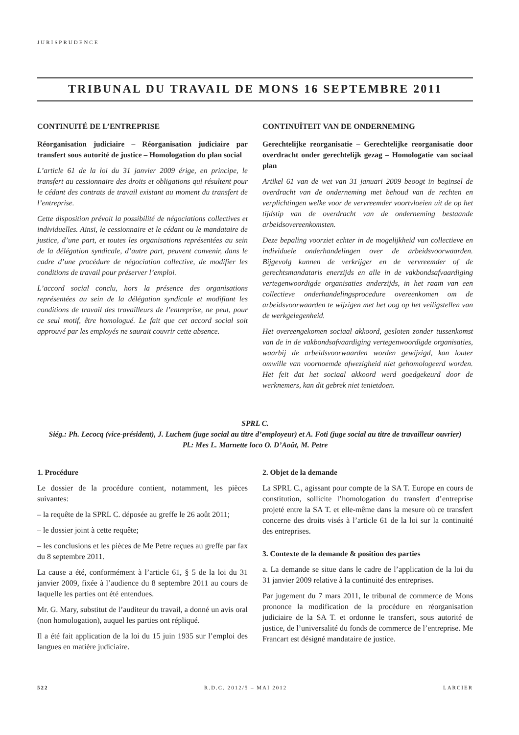JURISPRUDENCE
TRIBUNAL DU TRAVAIL DE MONS 16 SEPTEMBRE 2011
CONTINUITÉ DE L’ENTREPRISE
Réorganisation judiciaire – Réorganisation judiciaire par transfert sous autorité de justice – Homologation du plan social
L’article 61 de la loi du 31 janvier 2009 érige, en principe, le transfert au cessionnaire des droits et obligations qui résultent pour le cédant des contrats de travail existant au moment du transfert de l’entreprise.
Cette disposition prévoit la possibilité de négociations collectives et individuelles. Ainsi, le cessionnaire et le cédant ou le mandataire de justice, d’une part, et toutes les organisations représentées au sein de la délégation syndicale, d’autre part, peuvent convenir, dans le cadre d’une procédure de négociation collective, de modifier les conditions de travail pour préserver l’emploi.
L’accord social conclu, hors la présence des organisations représentées au sein de la délégation syndicale et modifiant les conditions de travail des travailleurs de l’entreprise, ne peut, pour ce seul motif, être homologué. Le fait que cet accord social soit approuvé par les employés ne saurait couvrir cette absence.
CONTINUÏTEIT VAN DE ONDERNEMING
Gerechtelijke reorganisatie – Gerechtelijke reorganisatie door overdracht onder gerechtelijk gezag – Homologatie van sociaal plan
Artikel 61 van de wet van 31 januari 2009 beoogt in beginsel de overdracht van de onderneming met behoud van de rechten en verplichtingen welke voor de vervreemder voortvloeien uit de op het tijdstip van de overdracht van de onderneming bestaande arbeidsovereenkomsten.
Deze bepaling voorziet echter in de mogelijkheid van collectieve en individuele onderhandelingen over de arbeidsvoorwaarden. Bijgevolg kunnen de verkrijger en de vervreemder of de gerechtsmandataris enerzijds en alle in de vakbondsafvaardiging vertegenwoordigde organisaties anderzijds, in het raam van een collectieve onderhandelingsprocedure overeenkomen om de arbeidsvoorwaarden te wijzigen met het oog op het veiligstellen van de werkgelegenheid.
Het overeengekomen sociaal akkoord, gesloten zonder tussenkomst van de in de vakbondsafvaardiging vertegenwoordigde organisaties, waarbij de arbeidsvoorwaarden worden gewijzigd, kan louter omwille van voornoemde afwezigheid niet gehomologeerd worden. Het feit dat het sociaal akkoord werd goedgekeurd door de werknemers, kan dit gebrek niet tenietdoen.
SPRL C.
Siég.: Ph. Lecocq (vice-président), J. Luchem (juge social au titre d’employeur) et A. Foti (juge social au titre de travailleur ouvrier)
Pl.: Mes L. Marnette loco O. D’Août, M. Petre
1. Procédure
Le dossier de la procédure contient, notamment, les pièces suivantes:
– la requête de la SPRL C. déposée au greffe le 26 août 2011;
– le dossier joint à cette requête;
– les conclusions et les pièces de Me Petre reçues au greffe par fax du 8 septembre 2011.
La cause a été, conformément à l’article 61, § 5 de la loi du 31 janvier 2009, fixée à l’audience du 8 septembre 2011 au cours de laquelle les parties ont été entendues.
Mr. G. Mary, substitut de l’auditeur du travail, a donné un avis oral (non homologation), auquel les parties ont répliqué.
Il a été fait application de la loi du 15 juin 1935 sur l’emploi des langues en matière judiciaire.
2. Objet de la demande
La SPRL C., agissant pour compte de la SA T. Europe en cours de constitution, sollicite l’homologation du transfert d’entreprise projeté entre la SA T. et elle-même dans la mesure où ce transfert concerne des droits visés à l’article 61 de la loi sur la continuité des entreprises.
3. Contexte de la demande & position des parties
a. La demande se situe dans le cadre de l’application de la loi du 31 janvier 2009 relative à la continuité des entreprises.
Par jugement du 7 mars 2011, le tribunal de commerce de Mons prononce la modification de la procédure en réorganisation judiciaire de la SA T. et ordonne le transfert, sous autorité de justice, de l’universalité du fonds de commerce de l’entreprise. Me Francart est désigné mandataire de justice.
522 R.D.C. 2012/5 – MAI 2012 LARCIER